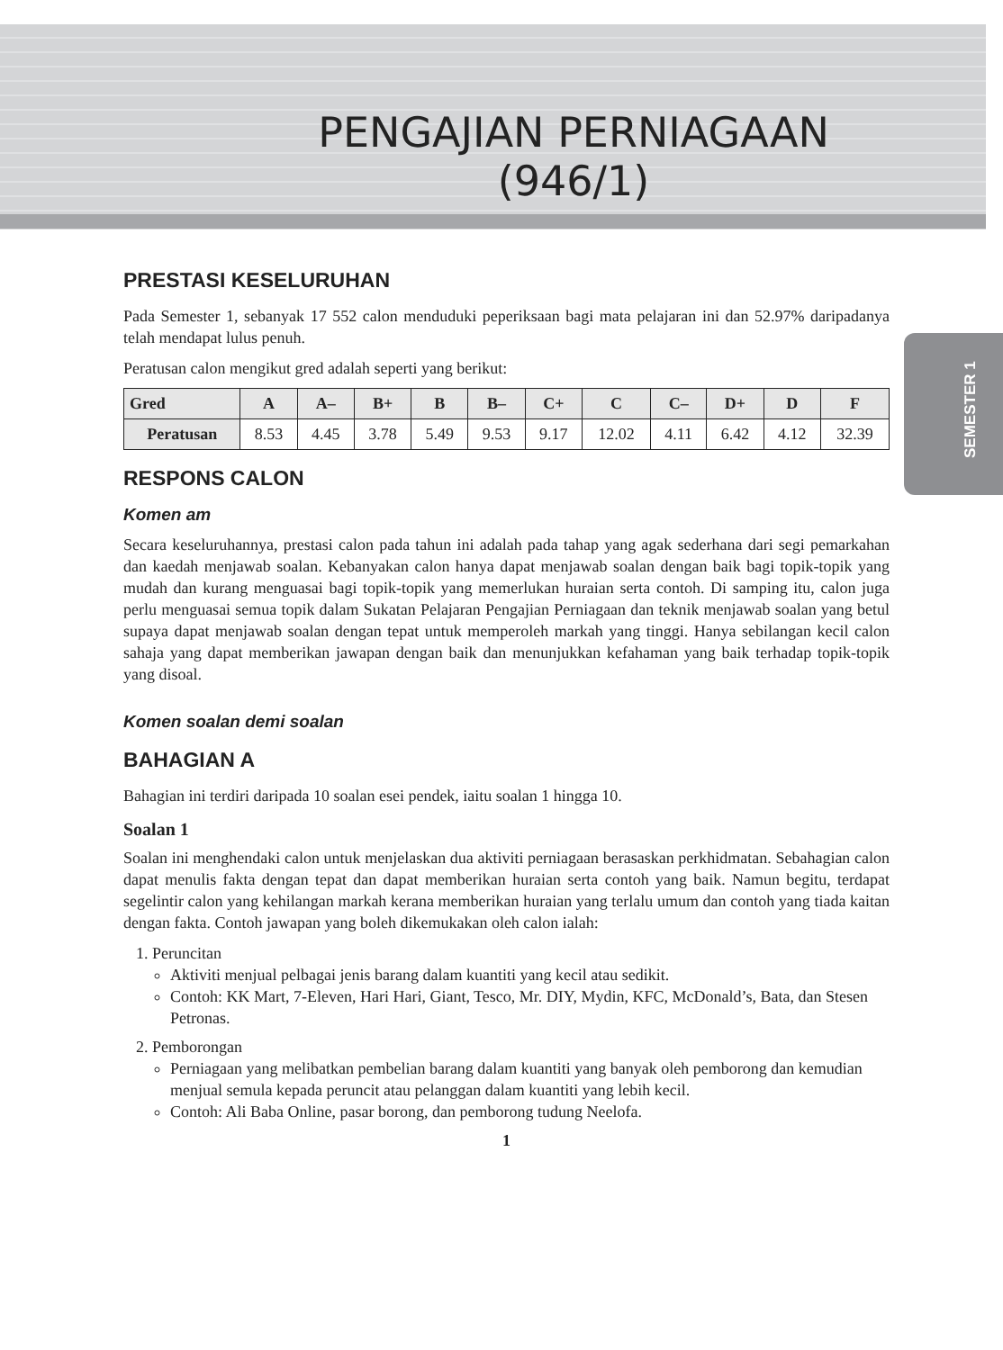PENGAJIAN PERNIAGAAN
(946/1)
SEMESTER 1
PRESTASI KESELURUHAN
Pada Semester 1, sebanyak 17 552 calon menduduki peperiksaan bagi mata pelajaran ini dan 52.97% daripadanya telah mendapat lulus penuh.
Peratusan calon mengikut gred adalah seperti yang berikut:
| Gred | A | A– | B+ | B | B– | C+ | C | C– | D+ | D | F |
| --- | --- | --- | --- | --- | --- | --- | --- | --- | --- | --- | --- |
| Peratusan | 8.53 | 4.45 | 3.78 | 5.49 | 9.53 | 9.17 | 12.02 | 4.11 | 6.42 | 4.12 | 32.39 |
RESPONS CALON
Komen am
Secara keseluruhannya, prestasi calon pada tahun ini adalah pada tahap yang agak sederhana dari segi pemarkahan dan kaedah menjawab soalan. Kebanyakan calon hanya dapat menjawab soalan dengan baik bagi topik-topik yang mudah dan kurang menguasai bagi topik-topik yang memerlukan huraian serta contoh. Di samping itu, calon juga perlu menguasai semua topik dalam Sukatan Pelajaran Pengajian Perniagaan dan teknik menjawab soalan yang betul supaya dapat menjawab soalan dengan tepat untuk memperoleh markah yang tinggi. Hanya sebilangan kecil calon sahaja yang dapat memberikan jawapan dengan baik dan menunjukkan kefahaman yang baik terhadap topik-topik yang disoal.
Komen soalan demi soalan
BAHAGIAN A
Bahagian ini terdiri daripada 10 soalan esei pendek, iaitu soalan 1 hingga 10.
Soalan 1
Soalan ini menghendaki calon untuk menjelaskan dua aktiviti perniagaan berasaskan perkhidmatan. Sebahagian calon dapat menulis fakta dengan tepat dan dapat memberikan huraian serta contoh yang baik. Namun begitu, terdapat segelintir calon yang kehilangan markah kerana memberikan huraian yang terlalu umum dan contoh yang tiada kaitan dengan fakta. Contoh jawapan yang boleh dikemukakan oleh calon ialah:
1. Peruncitan
Aktiviti menjual pelbagai jenis barang dalam kuantiti yang kecil atau sedikit.
Contoh: KK Mart, 7-Eleven, Hari Hari, Giant, Tesco, Mr. DIY, Mydin, KFC, McDonald’s, Bata, dan Stesen Petronas.
2. Pemborongan
Perniagaan yang melibatkan pembelian barang dalam kuantiti yang banyak oleh pemborong dan kemudian menjual semula kepada peruncit atau pelanggan dalam kuantiti yang lebih kecil.
Contoh: Ali Baba Online, pasar borong, dan pemborong tudung Neelofa.
1